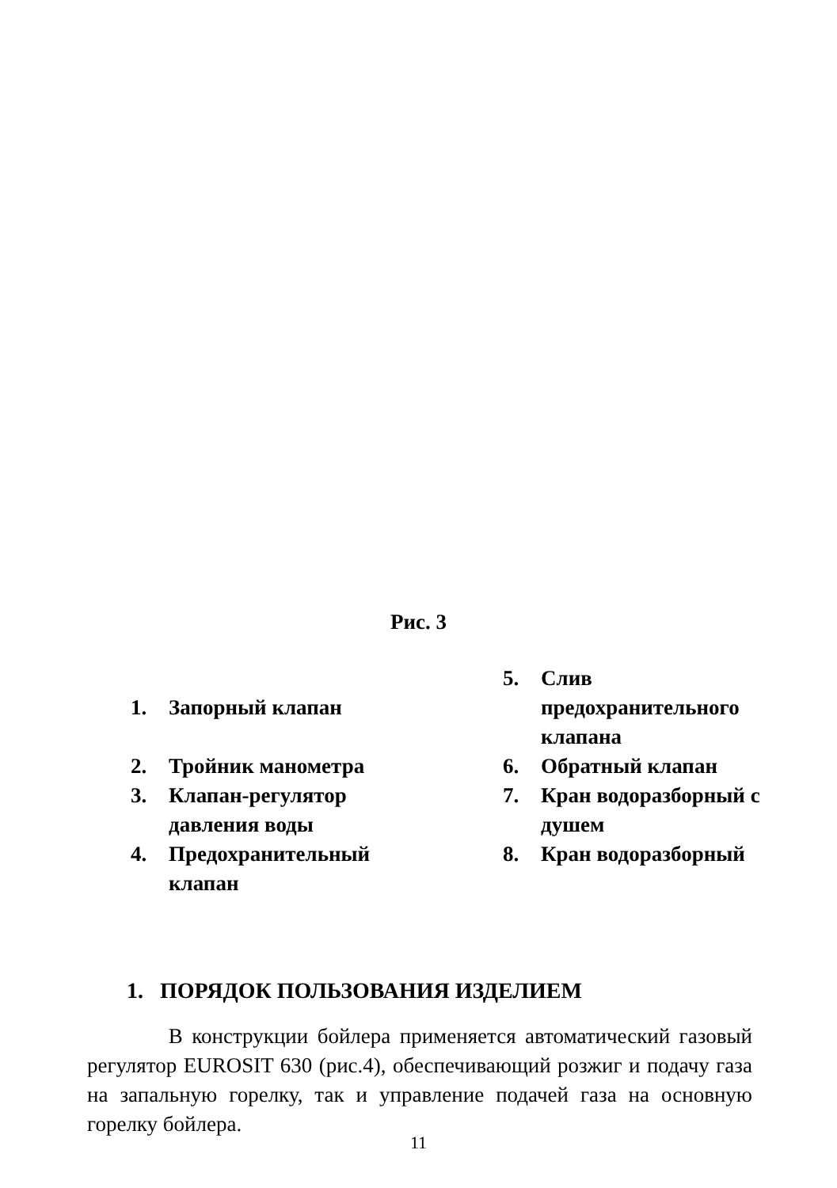Рис. 3
1. Запорный клапан
2. Тройник манометра
3. Клапан-регулятор
давления воды
4. Предохранительный
клапан
5. Слив
предохранительного
клапана
6. Обратный клапан
7. Кран водоразборный с
душем
8. Кран водоразборный
1. ПОРЯДОК ПОЛЬЗОВАНИЯ ИЗДЕЛИЕМ
В конструкции бойлера применяется автоматический газовый регулятор EUROSIT 630 (рис.4), обеспечивающий розжиг и подачу газа на запальную горелку, так и управление подачей газа на основную горелку бойлера.
11